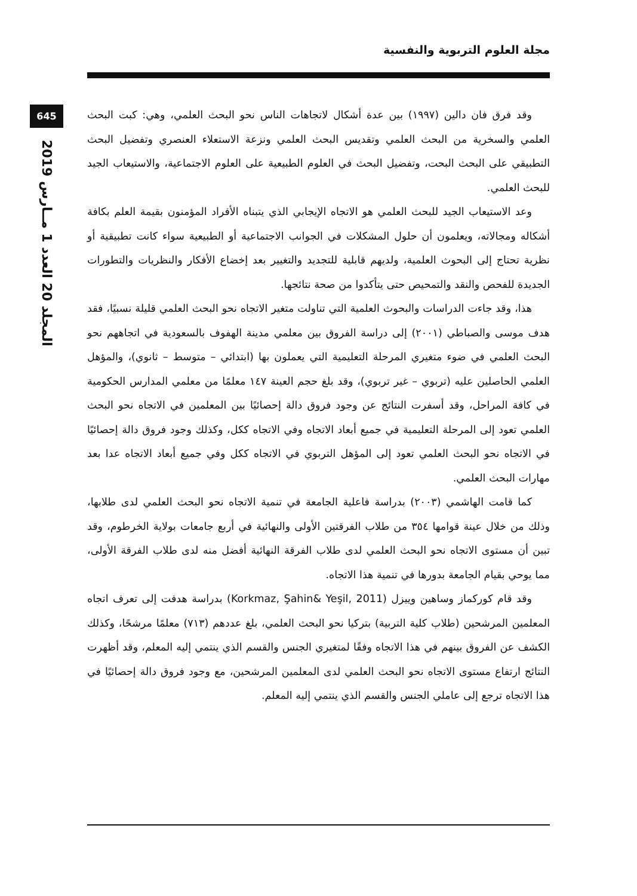مجلة العلوم التربوية والنفسية
645
المجلد 20 العدد 1 مــارس 2019
وقد فرق فان دالين (١٩٩٧) بين عدة أشكال لاتجاهات الناس نحو البحث العلمي، وهي: كبت البحث العلمي والسخرية من البحث العلمي وتقديس البحث العلمي ونزعة الاستعلاء العنصري وتفضيل البحث التطبيقي على البحث البحت، وتفضيل البحث في العلوم الطبيعية على العلوم الاجتماعية، والاستيعاب الجيد للبحث العلمي.
وعد الاستيعاب الجيد للبحث العلمي هو الاتجاه الإيجابي الذي يتبناه الأفراد المؤمنون بقيمة العلم بكافة أشكاله ومجالاته، ويعلمون أن حلول المشكلات في الجوانب الاجتماعية أو الطبيعية سواء كانت تطبيقية أو نظرية تحتاج إلى البحوث العلمية، ولديهم قابلية للتجديد والتغيير بعد إخضاع الأفكار والنظريات والتطورات الجديدة للفحص والنقد والتمحيص حتى يتأكدوا من صحة نتائجها.
هذا، وقد جاءت الدراسات والبحوث العلمية التي تناولت متغير الاتجاه نحو البحث العلمي قليلة نسبيًا، فقد هدف موسى والصباطي (٢٠٠١) إلى دراسة الفروق بين معلمي مدينة الهفوف بالسعودية في اتجاههم نحو البحث العلمي في ضوء متغيري المرحلة التعليمية التي يعملون بها (ابتدائي – متوسط – ثانوي)، والمؤهل العلمي الحاصلين عليه (تربوي – غير تربوي)، وقد بلغ حجم العينة ١٤٧ معلمًا من معلمي المدارس الحكومية في كافة المراحل، وقد أسفرت النتائج عن وجود فروق دالة إحصائيًا بين المعلمين في الاتجاه نحو البحث العلمي تعود إلى المرحلة التعليمية في جميع أبعاد الاتجاه وفي الاتجاه ككل، وكذلك وجود فروق دالة إحصائيًا في الاتجاه نحو البحث العلمي تعود إلى المؤهل التربوي في الاتجاه ككل وفي جميع أبعاد الاتجاه عدا بعد مهارات البحث العلمي.
كما قامت الهاشمي (٢٠٠٣) بدراسة فاعلية الجامعة في تنمية الاتجاه نحو البحث العلمي لدى طلابها، وذلك من خلال عينة قوامها ٣٥٤ من طلاب الفرقتين الأولى والنهائية في أربع جامعات بولاية الخرطوم، وقد تبين أن مستوى الاتجاه نحو البحث العلمي لدى طلاب الفرقة النهائية أفضل منه لدى طلاب الفرقة الأولى، مما يوحي بقيام الجامعة بدورها في تنمية هذا الاتجاه.
وقد قام كوركماز وساهين وييزل (Korkmaz, Şahin& Yeşil, 2011) بدراسة هدفت إلى تعرف اتجاه المعلمين المرشحين (طلاب كلية التربية) بتركيا نحو البحث العلمي، بلغ عددهم (٧١٣) معلمًا مرشحًا، وكذلك الكشف عن الفروق بينهم في هذا الاتجاه وفقًا لمتغيري الجنس والقسم الذي ينتمي إليه المعلم، وقد أظهرت النتائج ارتفاع مستوى الاتجاه نحو البحث العلمي لدى المعلمين المرشحين، مع وجود فروق دالة إحصائيًا في هذا الاتجاه ترجع إلى عاملي الجنس والقسم الذي ينتمي إليه المعلم.